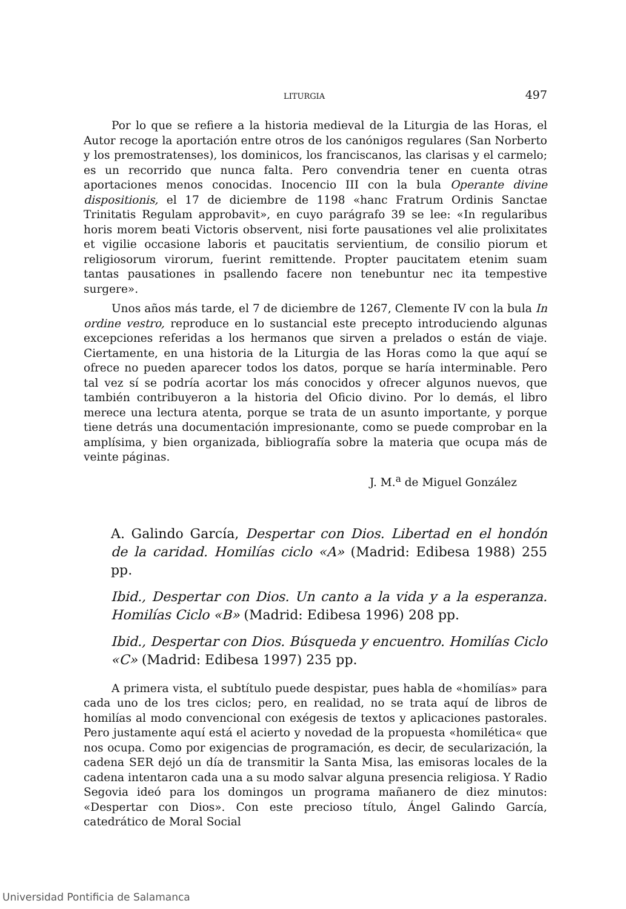LITURGIA 497
Por lo que se refiere a la historia medieval de la Liturgia de las Horas, el Autor recoge la aportación entre otros de los canónigos regulares (San Norberto y los premostratenses), los dominicos, los franciscanos, las clarisas y el carmelo; es un recorrido que nunca falta. Pero convendria tener en cuenta otras aportaciones menos conocidas. Inocencio III con la bula Operante divine dispositionis, el 17 de diciembre de 1198 «hanc Fratrum Ordinis Sanctae Trinitatis Regulam approbavit», en cuyo parágrafo 39 se lee: «In regularibus horis morem beati Victoris observent, nisi forte pausationes vel alie prolixitates et vigilie occasione laboris et paucitatis servientium, de consilio piorum et religiosorum virorum, fuerint remittende. Propter paucitatem etenim suam tantas pausationes in psallendo facere non tenebuntur nec ita tempestive surgere».
Unos años más tarde, el 7 de diciembre de 1267, Clemente IV con la bula In ordine vestro, reproduce en lo sustancial este precepto introduciendo algunas excepciones referidas a los hermanos que sirven a prelados o están de viaje. Ciertamente, en una historia de la Liturgia de las Horas como la que aquí se ofrece no pueden aparecer todos los datos, porque se haría interminable. Pero tal vez sí se podría acortar los más conocidos y ofrecer algunos nuevos, que también contribuyeron a la historia del Oficio divino. Por lo demás, el libro merece una lectura atenta, porque se trata de un asunto importante, y porque tiene detrás una documentación impresionante, como se puede comprobar en la amplísima, y bien organizada, bibliografía sobre la materia que ocupa más de veinte páginas.
J. M.<sup>a</sup> de Miguel González
A. Galindo García, Despertar con Dios. Libertad en el hondón de la caridad. Homilías ciclo «A» (Madrid: Edibesa 1988) 255 pp.
Ibid., Despertar con Dios. Un canto a la vida y a la esperanza. Homilías Ciclo «B» (Madrid: Edibesa 1996) 208 pp.
Ibid., Despertar con Dios. Búsqueda y encuentro. Homilías Ciclo «C» (Madrid: Edibesa 1997) 235 pp.
A primera vista, el subtítulo puede despistar, pues habla de «homilías» para cada uno de los tres ciclos; pero, en realidad, no se trata aquí de libros de homilías al modo convencional con exégesis de textos y aplicaciones pastorales. Pero justamente aquí está el acierto y novedad de la propuesta «homilética« que nos ocupa. Como por exigencias de programación, es decir, de secularización, la cadena SER dejó un día de transmitir la Santa Misa, las emisoras locales de la cadena intentaron cada una a su modo salvar alguna presencia religiosa. Y Radio Segovia ideó para los domingos un programa mañanero de diez minutos: «Despertar con Dios». Con este precioso título, Ángel Galindo García, catedrático de Moral Social
Universidad Pontificia de Salamanca